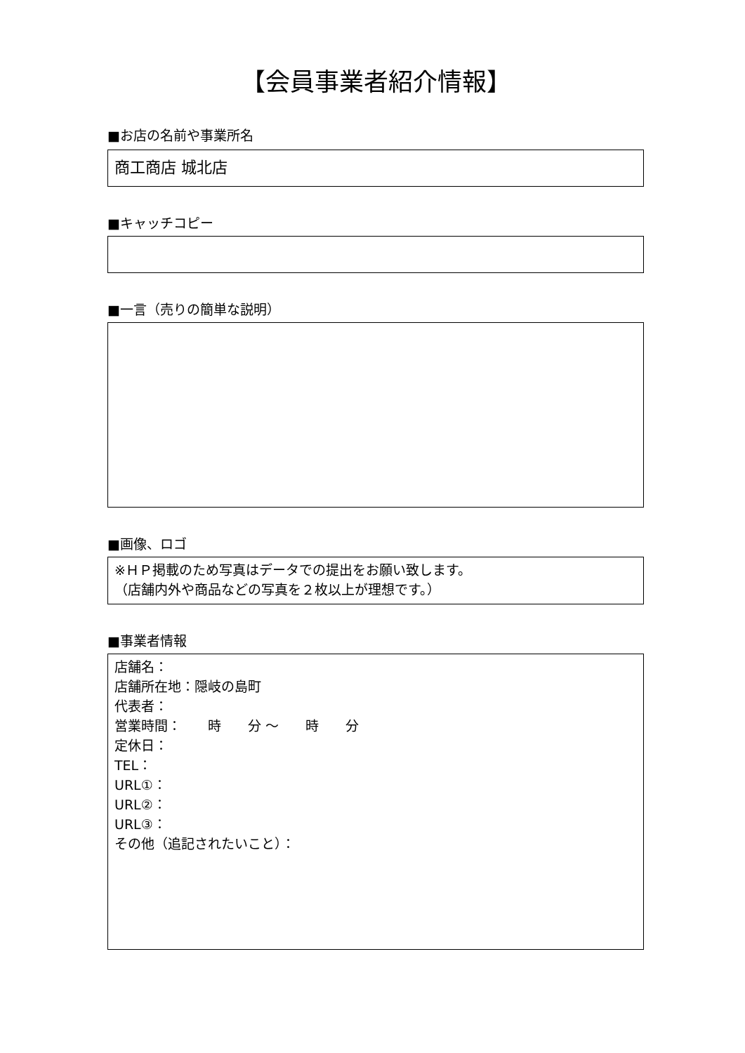【会員事業者紹介情報】
■お店の名前や事業所名
商工商店 城北店
■キャッチコピー
■一言（売りの簡単な説明）
■画像、ロゴ
※ＨＰ掲載のため写真はデータでの提出をお願い致します。
（店舗内外や商品などの写真を２枚以上が理想です。）
■事業者情報
店舗名：
店舗所在地：隠岐の島町
代表者：
営業時間：　　時　　分 ～　　時　　分
定休日：
TEL：
URL①：
URL②：
URL③：
その他（追記されたいこと）：